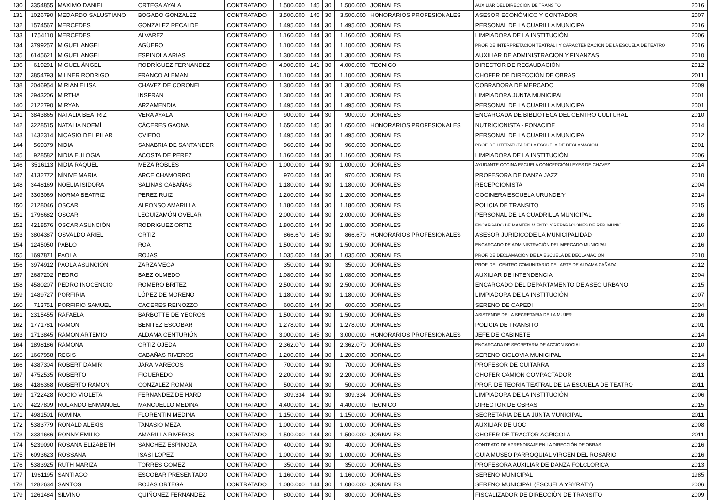| 130 | 3354855 | MAXIMO DANIEL | ORTEGA AYALA | CONTRATADO | 1.500.000 | 145 | 30 | 1.500.000 | JORNALES | AUXILIAR DEL DIRECCIÓN DE TRANSITO | 2016 |
| 131 | 1026790 | MEDARDO SALUSTIANO | BOGADO GONZALEZ | CONTRATADO | 3.500.000 | 145 | 30 | 3.500.000 | HONORARIOS PROFESIONALES | ASESOR ECONÓMICO Y CONTADOR | 2007 |
| 132 | 1574567 | MERCEDES | GONZALEZ RECALDE | CONTRATADO | 1.495.000 | 144 | 30 | 1.495.000 | JORNALES | PERSONAL DE LA CUARILLA MUNICIPAL | 2016 |
| 133 | 1754110 | MERCEDES | ALVAREZ | CONTRATADO | 1.160.000 | 144 | 30 | 1.160.000 | JORNALES | LIMPIADORA DE LA INSTITUCIÓN | 2006 |
| 134 | 3799257 | MIGUEL ANGEL | AGÜERO | CONTRATADO | 1.100.000 | 144 | 30 | 1.100.000 | JORNALES | PROF. DE INTERPRETACION TEATRAL I Y CARACTERIZACION DE LA ESCUELA DE TEATRO | 2016 |
| 135 | 6145621 | MIGUEL ANGEL | ESPINOLA ARIAS | CONTRATADO | 1.300.000 | 144 | 30 | 1.300.000 | JORNALES | AUXILIAR DE ADMINISTRACION Y FINANZAS | 2010 |
| 136 | 619291 | MIGUEL ÁNGEL | RODRÍGUEZ FERNANDEZ | CONTRATADO | 4.000.000 | 141 | 30 | 4.000.000 | TECNICO | DIRECTOR DE RECAUDACIÓN | 2012 |
| 137 | 3854793 | MILNER RODRIGO | FRANCO ALEMAN | CONTRATADO | 1.100.000 | 144 | 30 | 1.100.000 | JORNALES | CHOFER DE DIRECCIÓN DE OBRAS | 2011 |
| 138 | 2046954 | MIRIAN ELISA | CHAVEZ DE CORONEL | CONTRATADO | 1.300.000 | 144 | 30 | 1.300.000 | JORNALES | COBRADORA DE MERCADO | 2009 |
| 139 | 2943206 | MIRTHA | INSFRAN | CONTRATADO | 1.300.000 | 144 | 30 | 1.300.000 | JORNALES | LIMPIADORA JUNTA MUNICIPAL | 2001 |
| 140 | 2122790 | MIRYAN | ARZAMENDIA | CONTRATADO | 1.495.000 | 144 | 30 | 1.495.000 | JORNALES | PERSONAL DE LA CUARILLA MUNICIPAL | 2001 |
| 141 | 3843865 | NATALIA BEATRIZ | VERA AYALA | CONTRATADO | 900.000 | 144 | 30 | 900.000 | JORNALES | ENCARGADA DE BIBLIOTECA DEL CENTRO CULTURAL | 2010 |
| 142 | 3228515 | NATALIA NOEMÍ | CÁCERES GAONA | CONTRATADO | 1.650.000 | 145 | 30 | 1.650.000 | HONORARIOS PROFESIONALES | NUTRICIONISTA - FONACIDE | 2014 |
| 143 | 1432314 | NICASIO DEL PILAR | OVIEDO | CONTRATADO | 1.495.000 | 144 | 30 | 1.495.000 | JORNALES | PERSONAL DE LA CUARILLA MUNICIPAL | 2012 |
| 144 | 569379 | NIDIA | SANABRIA DE SANTANDER | CONTRATADO | 960.000 | 144 | 30 | 960.000 | JORNALES | PROF. DE LITERATUTA DE LA ESCUELA DE DECLAMACIÓN | 2001 |
| 145 | 928582 | NIDIA EULOGIA | ACOSTA DE PEREZ | CONTRATADO | 1.160.000 | 144 | 30 | 1.160.000 | JORNALES | LIMPIADORA DE LA INSTITUCIÓN | 2006 |
| 146 | 3516113 | NIDIA RAQUEL | MEZA ROBLES | CONTRATADO | 1.000.000 | 144 | 30 | 1.000.000 | JORNALES | AYUDANTE COCINA ESCUELA CONCEPCIÓN LEYES DE CHAVEZ | 2014 |
| 147 | 4132772 | NÍNIVE MARIA | ARCE CHAMORRO | CONTRATADO | 970.000 | 144 | 30 | 970.000 | JORNALES | PROFESORA DE DANZA JAZZ | 2010 |
| 148 | 3448169 | NOELIA ISIDORA | SALINAS CABAÑAS | CONTRATADO | 1.180.000 | 144 | 30 | 1.180.000 | JORNALES | RECEPCIONISTA | 2004 |
| 149 | 3303069 | NORMA BEATRIZ | PEREZ RUIZ | CONTRATADO | 1.200.000 | 144 | 30 | 1.200.000 | JORNALES | COCINERA ESCUELA URUNDE'Y | 2014 |
| 150 | 2128046 | OSCAR | ALFONSO AMARILLA | CONTRATADO | 1.180.000 | 144 | 30 | 1.180.000 | JORNALES | POLICIA DE TRANSITO | 2015 |
| 151 | 1796682 | OSCAR | LEGUIZAMÓN OVELAR | CONTRATADO | 2.000.000 | 144 | 30 | 2.000.000 | JORNALES | PERSONAL DE LA CUADRILLA MUNICIPAL | 2016 |
| 152 | 4218576 | OSCAR ASUNCIÓN | RODRIGUEZ ORTIZ | CONTRATADO | 1.800.000 | 144 | 30 | 1.800.000 | JORNALES | ENCARGADO DE MANTENIMIENTO Y REPARACIONES DE REP. MUNIC | 2016 |
| 153 | 3804387 | OSVALDO ARIEL | ORTIZ | CONTRATADO | 866.670 | 145 | 30 | 866.670 | HONORARIOS PROFESIONALES | ASESOR JURIDICODE LA MUNICIPALIDAD | 2010 |
| 154 | 1245050 | PABLO | ROA | CONTRATADO | 1.500.000 | 144 | 30 | 1.500.000 | JORNALES | ENCARGADO DE ADMINISTRACIÓN DEL MERCADO MUNICIPAL | 2016 |
| 155 | 1697871 | PAOLA | ROJAS | CONTRATADO | 1.035.000 | 144 | 30 | 1.035.000 | JORNALES | PROF. DE DECLAMACIÓN DE LA ESCUELA DE DECLAMACIÓN | 2010 |
| 156 | 3974912 | PAOLA ASUNCIÓN | ZARZA VEGA | CONTRATADO | 350.000 | 144 | 30 | 350.000 | JORNALES | PROF. DEL CENTRO COMUNITARIO DEL ARTE DE ALDAMA CAÑADA | 2012 |
| 157 | 2687202 | PEDRO | BAEZ OLMEDO | CONTRATADO | 1.080.000 | 144 | 30 | 1.080.000 | JORNALES | AUXILIAR DE INTENDENCIA | 2004 |
| 158 | 4580207 | PEDRO INOCENCIO | ROMERO BRITEZ | CONTRATADO | 2.500.000 | 144 | 30 | 2.500.000 | JORNALES | ENCARGADO DEL DEPARTAMENTO DE ASEO URBANO | 2015 |
| 159 | 1489727 | PORFIRIA | LÓPEZ DE MORENO | CONTRATADO | 1.180.000 | 144 | 30 | 1.180.000 | JORNALES | LIMPIADORA DE LA INSTITUCIÓN | 2007 |
| 160 | 713751 | PORFIRIO SAMUEL | CACERES REINOZZO | CONTRATADO | 600.000 | 144 | 30 | 600.000 | JORNALES | SERENO DE CAPEDI | 2004 |
| 161 | 2315455 | RAFAELA | BARBOTTE DE YEGROS | CONTRATADO | 1.500.000 | 144 | 30 | 1.500.000 | JORNALES | ASISTENDE DE LA SECRETARIA DE LA MUJER | 2016 |
| 162 | 1771781 | RAMON | BENITEZ ESCOBAR | CONTRATADO | 1.278.000 | 144 | 30 | 1.278.000 | JORNALES | POLICIA DE TRANSITO | 2001 |
| 163 | 1713845 | RAMON ARTEMIO | ALDAMA CENTURIÓN | CONTRATADO | 3.000.000 | 145 | 30 | 3.000.000 | HONORARIOS PROFESIONALES | JEFE DE GABINETE | 2014 |
| 164 | 1898186 | RAMONA | ORTIZ OJEDA | CONTRATADO | 2.362.070 | 144 | 30 | 2.362.070 | JORNALES | ENCARGADA DE SECRETARIA DE ACCION SOCIAL | 2010 |
| 165 | 1667958 | REGIS | CABAÑAS RIVEROS | CONTRATADO | 1.200.000 | 144 | 30 | 1.200.000 | JORNALES | SERENO CICLOVIA MUNICIPAL | 2014 |
| 166 | 4387304 | ROBERT DAMIR | JARA MARECOS | CONTRATADO | 700.000 | 144 | 30 | 700.000 | JORNALES | PROFESOR DE GUITARRA | 2013 |
| 167 | 4752535 | ROBERTO | FIGUEREDO | CONTRATADO | 2.200.000 | 144 | 30 | 2.200.000 | JORNALES | CHOFER CAMION COMPACTADOR | 2011 |
| 168 | 4186368 | ROBERTO RAMON | GONZALEZ ROMAN | CONTRATADO | 500.000 | 144 | 30 | 500.000 | JORNALES | PROF. DE TEORIA TEATRAL DE LA ESCUELA DE TEATRO | 2011 |
| 169 | 1722428 | ROCIO VIOLETA | FERNANDEZ DE HARD | CONTRATADO | 309.334 | 144 | 30 | 309.334 | JORNALES | LIMPIADORA DE LA INSTITUCIÓN | 2006 |
| 170 | 4227809 | ROLANDO ENMANUEL | MANCUELLO MEDINA | CONTRATADO | 4.400.000 | 141 | 30 | 4.400.000 | TECNICO | DIRECTOR DE OBRAS | 2015 |
| 171 | 4981501 | ROMINA | FLORENTIN MEDINA | CONTRATADO | 1.150.000 | 144 | 30 | 1.150.000 | JORNALES | SECRETARIA DE LA JUNTA MUNICIPAL | 2011 |
| 172 | 5383779 | RONALD ALEXIS | TANASIO MEZA | CONTRATADO | 1.000.000 | 144 | 30 | 1.000.000 | JORNALES | AUXILIAR DE UOC | 2008 |
| 173 | 3331686 | RONNY EMILIO | AMARILLA RIVEROS | CONTRATADO | 1.500.000 | 144 | 30 | 1.500.000 | JORNALES | CHOFER DE TRACTOR AGRICOLA | 2011 |
| 174 | 5239090 | ROSANA ELIZABETH | SANCHEZ ESPINOZA | CONTRATADO | 400.000 | 144 | 30 | 400.000 | JORNALES | CONTRATO DE APRENDISAJE EN LA DIRECCIÓN DE OBRAS | 2016 |
| 175 | 6093623 | ROSSANA | ISASI LOPEZ | CONTRATADO | 1.000.000 | 144 | 30 | 1.000.000 | JORNALES | GUIA MUSEO PARROQUIAL VIRGEN DEL ROSARIO | 2016 |
| 176 | 5383925 | RUTH MARIZA | TORRES GOMEZ | CONTRATADO | 350.000 | 144 | 30 | 350.000 | JORNALES | PROFESORA AUXILIAR DE DANZA FOLCLORICA | 2013 |
| 177 | 1961195 | SANTIAGO | ESCOBAR PRESENTADO | CONTRATADO | 1.160.000 | 144 | 30 | 1.160.000 | JORNALES | SERENO MUNICIPAL | 1985 |
| 178 | 1282634 | SANTOS | ROJAS ORTEGA | CONTRATADO | 1.080.000 | 144 | 30 | 1.080.000 | JORNALES | SERENO MUNICIPAL (ESCUELA YBYRATY) | 2006 |
| 179 | 1261484 | SILVINO | QUIÑONEZ FERNANDEZ | CONTRATADO | 800.000 | 144 | 30 | 800.000 | JORNALES | FISCALIZADOR DE DIRECCIÒN DE TRANSITO | 2009 |